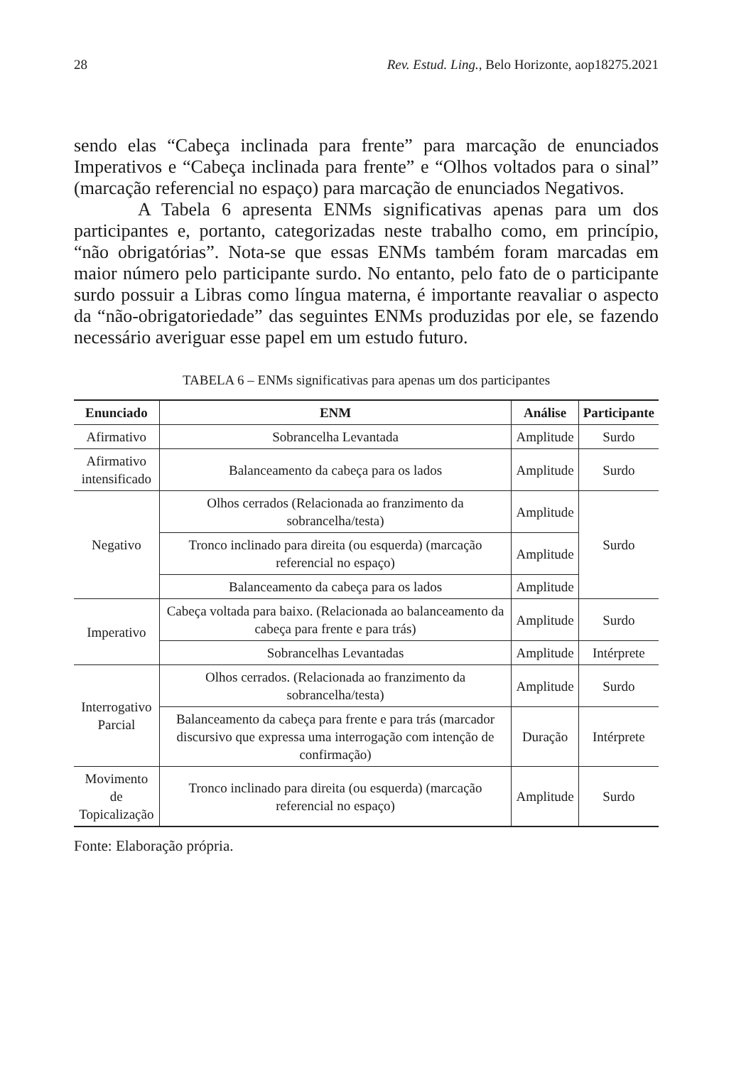28 Rev. Estud. Ling., Belo Horizonte, aop18275.2021
sendo elas “Cabeça inclinada para frente” para marcação de enunciados Imperativos e “Cabeça inclinada para frente” e “Olhos voltados para o sinal” (marcação referencial no espaço) para marcação de enunciados Negativos.
A Tabela 6 apresenta ENMs significativas apenas para um dos participantes e, portanto, categorizadas neste trabalho como, em princípio, “não obrigatórias”. Nota-se que essas ENMs também foram marcadas em maior número pelo participante surdo. No entanto, pelo fato de o participante surdo possuir a Libras como língua materna, é importante reavaliar o aspecto da “não-obrigatoriedade” das seguintes ENMs produzidas por ele, se fazendo necessário averiguar esse papel em um estudo futuro.
TABELA 6 – ENMs significativas para apenas um dos participantes
| Enunciado | ENM | Análise | Participante |
| --- | --- | --- | --- |
| Afirmativo | Sobrancelha Levantada | Amplitude | Surdo |
| Afirmativo intensificado | Balanceamento da cabeça para os lados | Amplitude | Surdo |
| Negativo | Olhos cerrados (Relacionada ao franzimento da sobrancelha/testa) | Amplitude | Surdo |
| | Tronco inclinado para direita (ou esquerda) (marcação referencial no espaço) | Amplitude | |
| | Balanceamento da cabeça para os lados | Amplitude | |
| Imperativo | Cabeça voltada para baixo. (Relacionada ao balanceamento da cabeça para frente e para trás) | Amplitude | Surdo |
| | Sobrancelhas Levantadas | Amplitude | Intérprete |
| Interrogativo Parcial | Olhos cerrados. (Relacionada ao franzimento da sobrancelha/testa) | Amplitude | Surdo |
| | Balanceamento da cabeça para frente e para trás (marcador discursivo que expressa uma interrogação com intenção de confirmação) | Duração | Intérprete |
| Movimento de Topicalização | Tronco inclinado para direita (ou esquerda) (marcação referencial no espaço) | Amplitude | Surdo |
Fonte: Elaboração própria.